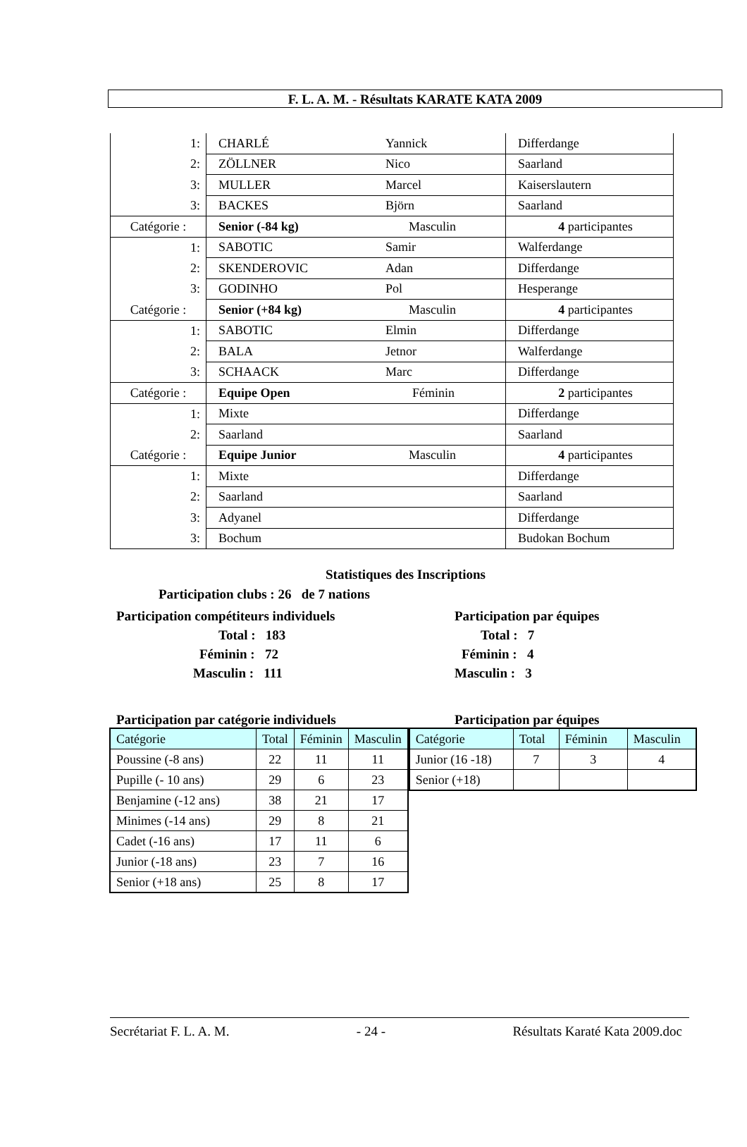F. L. A. M. - Résultats KARATE KATA 2009
| 1: | CHARLÉ | Yannick | Differdange |
| 2: | ZÖLLNER | Nico | Saarland |
| 3: | MULLER | Marcel | Kaiserslautern |
| 3: | BACKES | Björn | Saarland |
| Catégorie : | Senior (-84 kg) | Masculin | 4 participantes |
| 1: | SABOTIC | Samir | Walferdange |
| 2: | SKENDEROVIC | Adan | Differdange |
| 3: | GODINHO | Pol | Hesperange |
| Catégorie : | Senior (+84 kg) | Masculin | 4 participantes |
| 1: | SABOTIC | Elmin | Differdange |
| 2: | BALA | Jetnor | Walferdange |
| 3: | SCHAACK | Marc | Differdange |
| Catégorie : | Equipe Open | Féminin | 2 participantes |
| 1: | Mixte | | Differdange |
| 2: | Saarland | | Saarland |
| Catégorie : | Equipe Junior | Masculin | 4 participantes |
| 1: | Mixte | | Differdange |
| 2: | Saarland | | Saarland |
| 3: | Adyanel | | Differdange |
| 3: | Bochum | | Budokan Bochum |
Statistiques des Inscriptions
Participation clubs : 26 de 7 nations
Participation compétiteurs individuels
Total : 183
Féminin : 72
Masculin : 111
Participation par équipes
Total : 7
Féminin : 4
Masculin : 3
Participation par catégorie individuels Participation par équipes
| Catégorie | Total | Féminin | Masculin |
| --- | --- | --- | --- |
| Poussine (-8 ans) | 22 | 11 | 11 |
| Pupille (- 10 ans) | 29 | 6 | 23 |
| Benjamine (-12 ans) | 38 | 21 | 17 |
| Minimes (-14 ans) | 29 | 8 | 21 |
| Cadet (-16 ans) | 17 | 11 | 6 |
| Junior (-18 ans) | 23 | 7 | 16 |
| Senior (+18 ans) | 25 | 8 | 17 |
| Catégorie | Total | Féminin | Masculin |
| --- | --- | --- | --- |
| Junior (16 -18) | 7 | 3 | 4 |
| Senior (+18) | | | |
Secrétariat F. L. A. M. - 24 - Résultats Karaté Kata 2009.doc